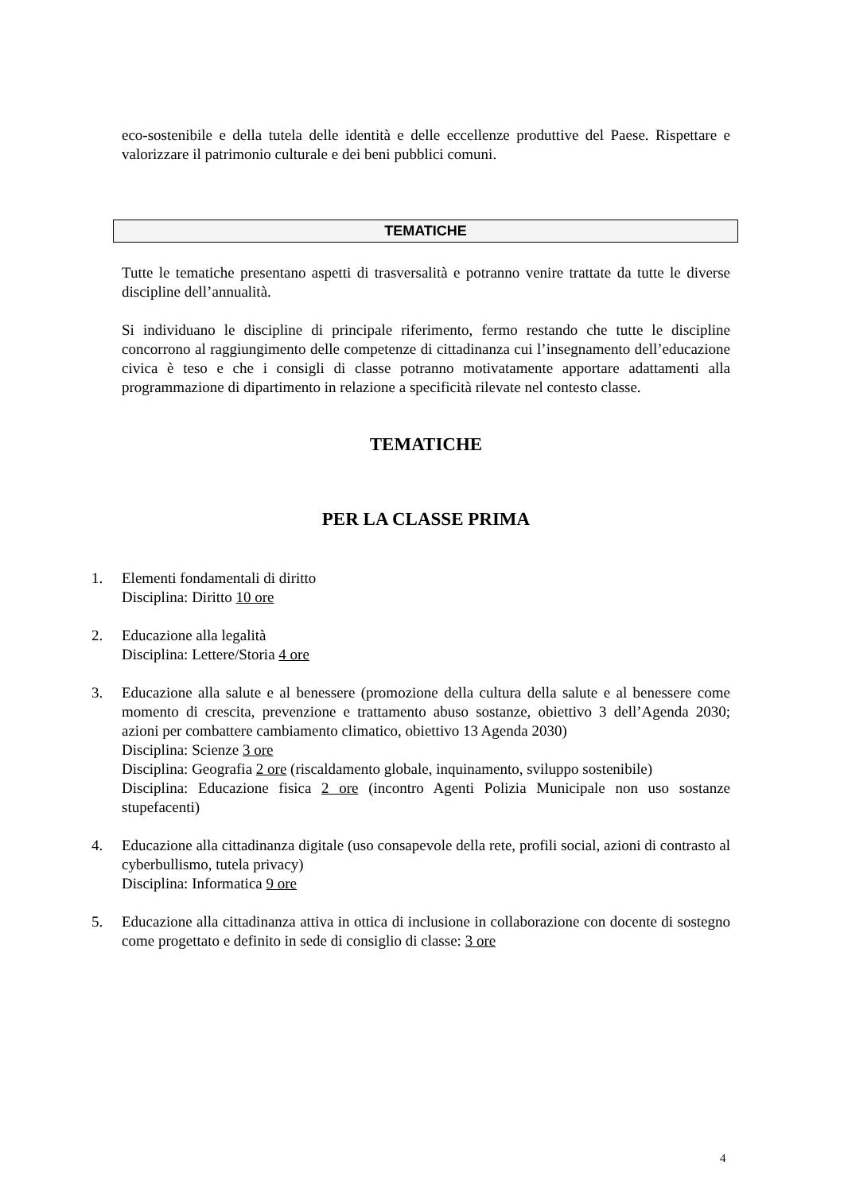eco-sostenibile e della tutela delle identità e delle eccellenze produttive del Paese. Rispettare e valorizzare il patrimonio culturale e dei beni pubblici comuni.
TEMATICHE
Tutte le tematiche presentano aspetti di trasversalità e potranno venire trattate da tutte le diverse discipline dell’annualità.
Si individuano le discipline di principale riferimento, fermo restando che tutte le discipline concorrono al raggiungimento delle competenze di cittadinanza cui l’insegnamento dell’educazione civica è teso e che i consigli di classe potranno motivatamente apportare adattamenti alla programmazione di dipartimento in relazione a specificità rilevate nel contesto classe.
TEMATICHE
PER LA CLASSE PRIMA
1. Elementi fondamentali di diritto
Disciplina: Diritto 10 ore
2. Educazione alla legalità
Disciplina: Lettere/Storia 4 ore
3. Educazione alla salute e al benessere (promozione della cultura della salute e al benessere come momento di crescita, prevenzione e trattamento abuso sostanze, obiettivo 3 dell’Agenda 2030; azioni per combattere cambiamento climatico, obiettivo 13 Agenda 2030)
Disciplina: Scienze 3 ore
Disciplina: Geografia 2 ore (riscaldamento globale, inquinamento, sviluppo sostenibile)
Disciplina: Educazione fisica 2 ore (incontro Agenti Polizia Municipale non uso sostanze stupefacenti)
4. Educazione alla cittadinanza digitale (uso consapevole della rete, profili social, azioni di contrasto al cyberbullismo, tutela privacy)
Disciplina: Informatica 9 ore
5. Educazione alla cittadinanza attiva in ottica di inclusione in collaborazione con docente di sostegno come progettato e definito in sede di consiglio di classe: 3 ore
4